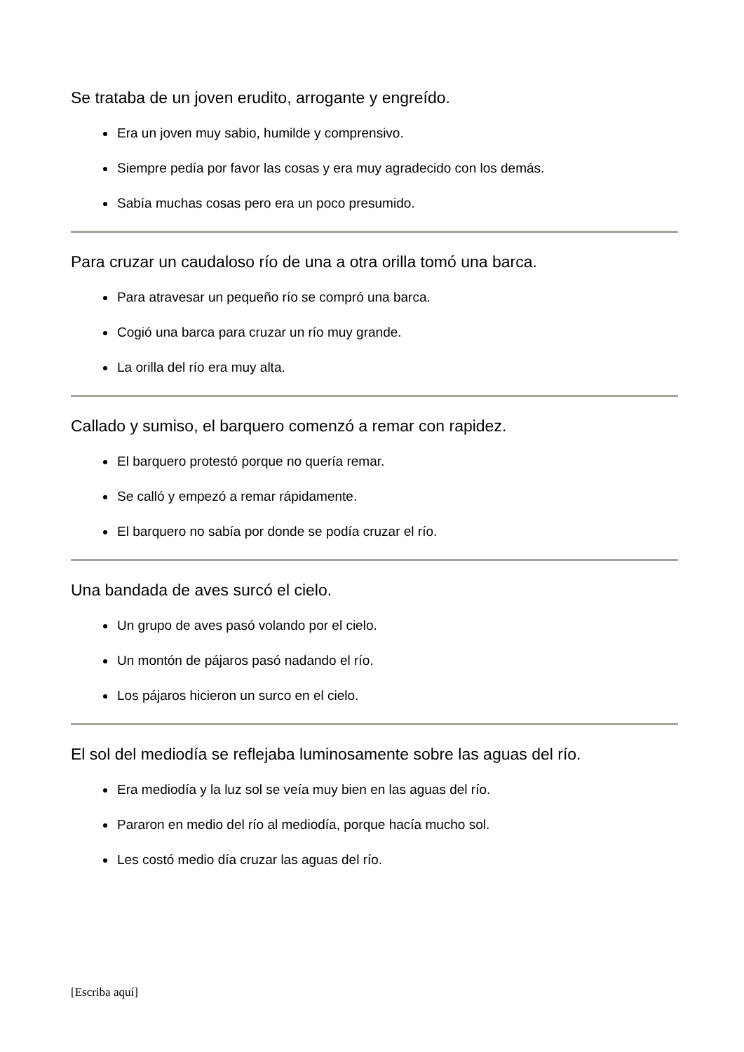Se trataba de un joven erudito, arrogante y engreído.
Era un joven muy sabio, humilde y comprensivo.
Siempre pedía por favor las cosas y era muy agradecido con los demás.
Sabía muchas cosas pero era un poco presumido.
Para cruzar un caudaloso río de una a otra orilla tomó una barca.
Para atravesar un pequeño río se compró una barca.
Cogió una barca para cruzar un río muy grande.
La orilla del río era muy alta.
Callado y sumiso, el barquero comenzó a remar con rapidez.
El barquero protestó porque no quería remar.
Se calló y empezó a remar rápidamente.
El barquero no sabía por donde se podía cruzar el río.
Una bandada de aves surcó el cielo.
Un grupo de aves pasó volando por el cielo.
Un montón de pájaros pasó nadando el río.
Los pájaros hicieron un surco en el cielo.
El sol del mediodía se reflejaba luminosamente sobre las aguas del río.
Era mediodía y la luz sol se veía muy bien en las aguas del río.
Pararon en medio del río al mediodía, porque hacía mucho sol.
Les costó medio día cruzar las aguas del río.
[Escriba aquí]